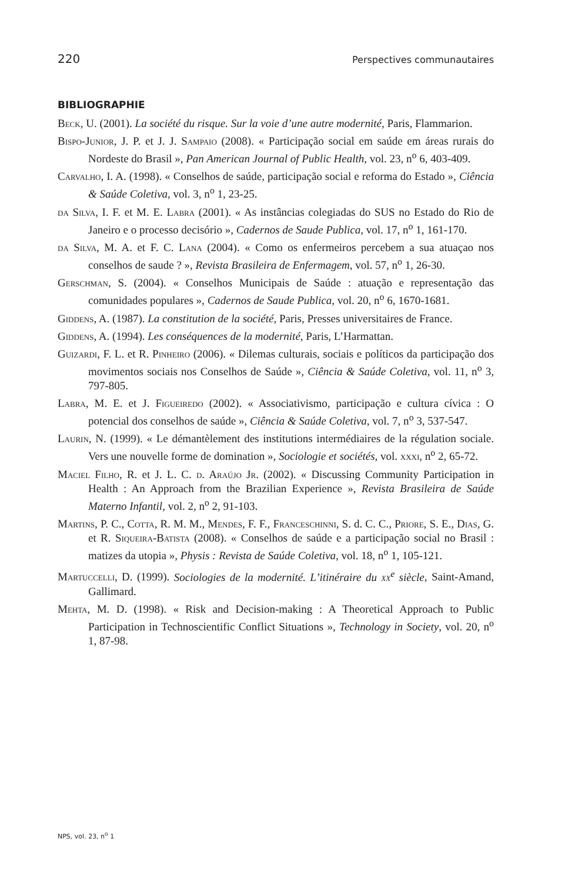220 Perspectives communautaires
BIBLIOGRAPHIE
Beck, U. (2001). La société du risque. Sur la voie d’une autre modernité, Paris, Flammarion.
Bispo-Junior, J. P. et J. J. Sampaio (2008). « Participação social em saúde em áreas rurais do Nordeste do Brasil », Pan American Journal of Public Health, vol. 23, n<sup>o</sup> 6, 403-409.
Carvalho, I. A. (1998). « Conselhos de saúde, participação social e reforma do Estado », Ciência & Saúde Coletiva, vol. 3, n<sup>o</sup> 1, 23-25.
da Silva, I. F. et M. E. Labra (2001). « As instâncias colegiadas do SUS no Estado do Rio de Janeiro e o processo decisório », Cadernos de Saude Publica, vol. 17, n<sup>o</sup> 1, 161-170.
da Silva, M. A. et F. C. Lana (2004). « Como os enfermeiros percebem a sua atuaçao nos conselhos de saude ? », Revista Brasileira de Enfermagem, vol. 57, n<sup>o</sup> 1, 26-30.
Gerschman, S. (2004). « Conselhos Municipais de Saúde : atuação e representação das comunidades populares », Cadernos de Saude Publica, vol. 20, n<sup>o</sup> 6, 1670-1681.
Giddens, A. (1987). La constitution de la société, Paris, Presses universitaires de France.
Giddens, A. (1994). Les conséquences de la modernité, Paris, L’Harmattan.
Guizardi, F. L. et R. Pinheiro (2006). « Dilemas culturais, sociais e políticos da participação dos movimentos sociais nos Conselhos de Saúde », Ciência & Saúde Coletiva, vol. 11, n<sup>o</sup> 3, 797-805.
Labra, M. E. et J. Figueiredo (2002). « Associativismo, participação e cultura cívica : O potencial dos conselhos de saúde », Ciência & Saúde Coletiva, vol. 7, n<sup>o</sup> 3, 537-547.
Laurin, N. (1999). « Le démantèlement des institutions intermédiaires de la régulation sociale. Vers une nouvelle forme de domination », Sociologie et sociétés, vol. xxxi, n<sup>o</sup> 2, 65-72.
Maciel Filho, R. et J. L. C. d. Araújo Jr. (2002). « Discussing Community Participation in Health : An Approach from the Brazilian Experience », Revista Brasileira de Saúde Materno Infantil, vol. 2, n<sup>o</sup> 2, 91-103.
Martins, P. C., Cotta, R. M. M., Mendes, F. F., Franceschinni, S. d. C. C., Priore, S. E., Dias, G. et R. Siqueira-Batista (2008). « Conselhos de saúde e a participação social no Brasil : matizes da utopia », Physis : Revista de Saúde Coletiva, vol. 18, n<sup>o</sup> 1, 105-121.
Martuccelli, D. (1999). Sociologies de la modernité. L’itinéraire du xx<sup>e</sup> siècle, Saint-Amand, Gallimard.
Mehta, M. D. (1998). « Risk and Decision-making : A Theoretical Approach to Public Participation in Technoscientific Conflict Situations », Technology in Society, vol. 20, n<sup>o</sup> 1, 87-98.
NPS, vol. 23, n<sup>o</sup> 1